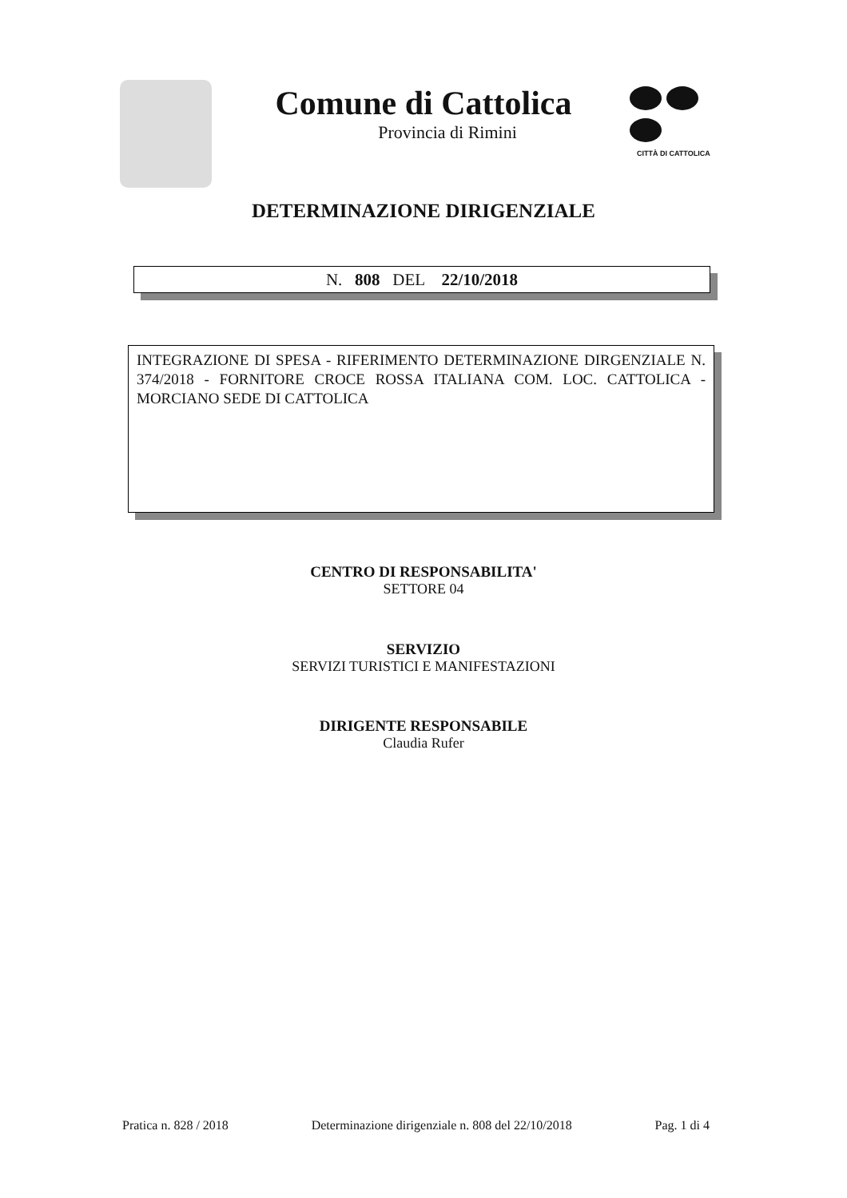CITTÀ DI CATTOLICA
Comune di Cattolica
Provincia di Rimini
DETERMINAZIONE DIRIGENZIALE
N. 808 DEL 22/10/2018
INTEGRAZIONE DI SPESA - RIFERIMENTO DETERMINAZIONE DIRGENZIALE N. 374/2018 - FORNITORE CROCE ROSSA ITALIANA COM. LOC. CATTOLICA - MORCIANO SEDE DI CATTOLICA
CENTRO DI RESPONSABILITA'
SETTORE 04
SERVIZIO
SERVIZI TURISTICI E MANIFESTAZIONI
DIRIGENTE RESPONSABILE
Claudia Rufer
Pratica n. 828 / 2018 Determinazione dirigenziale n. 808 del 22/10/2018 Pag. 1 di 4